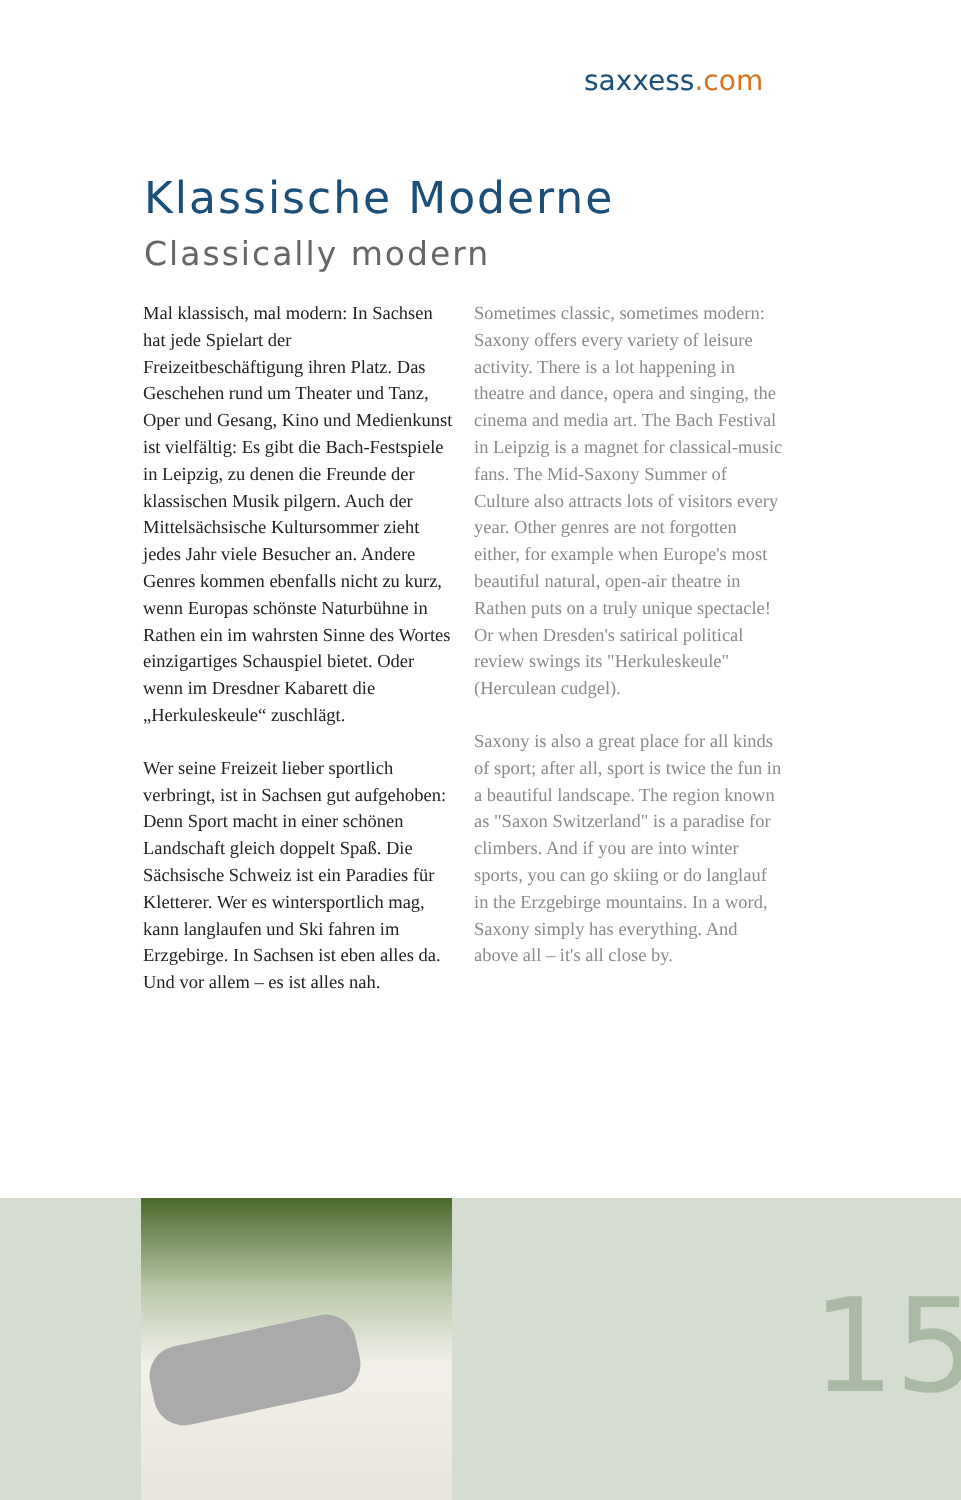saxxess.com
Klassische Moderne
Classically modern
Mal klassisch, mal modern: In Sachsen hat jede Spielart der Freizeitbeschäftigung ihren Platz. Das Geschehen rund um Theater und Tanz, Oper und Gesang, Kino und Medienkunst ist vielfältig: Es gibt die Bach-Festspiele in Leipzig, zu denen die Freunde der klassischen Musik pilgern. Auch der Mittelsächsische Kultursommer zieht jedes Jahr viele Besucher an. Andere Genres kommen ebenfalls nicht zu kurz, wenn Europas schönste Naturbühne in Rathen ein im wahrsten Sinne des Wortes einzigartiges Schauspiel bietet. Oder wenn im Dresdner Kabarett die „Herkuleskeule“ zuschlägt.
Wer seine Freizeit lieber sportlich verbringt, ist in Sachsen gut aufgehoben: Denn Sport macht in einer schönen Landschaft gleich doppelt Spaß. Die Sächsische Schweiz ist ein Paradies für Kletterer. Wer es wintersportlich mag, kann langlaufen und Ski fahren im Erzgebirge. In Sachsen ist eben alles da. Und vor allem – es ist alles nah.
Sometimes classic, sometimes modern: Saxony offers every variety of leisure activity. There is a lot happening in theatre and dance, opera and singing, the cinema and media art. The Bach Festival in Leipzig is a magnet for classical-music fans. The Mid-Saxony Summer of Culture also attracts lots of visitors every year. Other genres are not forgotten either, for example when Europe's most beautiful natural, open-air theatre in Rathen puts on a truly unique spectacle! Or when Dresden's satirical political review swings its "Herkuleskeule" (Herculean cudgel).
Saxony is also a great place for all kinds of sport; after all, sport is twice the fun in a beautiful landscape. The region known as "Saxon Switzerland" is a paradise for climbers. And if you are into winter sports, you can go skiing or do langlauf in the Erzgebirge mountains. In a word, Saxony simply has everything. And above all – it's all close by.
15